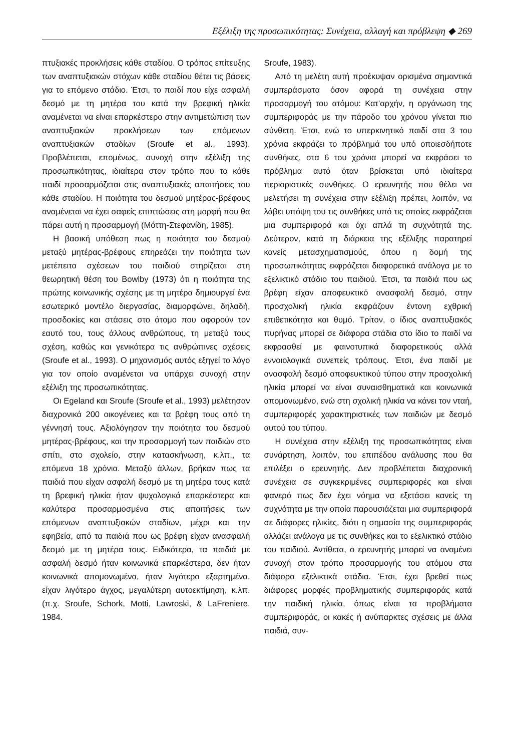Εξέλιξη της προσωπικότητας: Συνέχεια, αλλαγή και πρόβλεψη ◆ 269
πτυξιακές προκλήσεις κάθε σταδίου. Ο τρόπος επίτευξης των αναπτυξιακών στόχων κάθε σταδίου θέτει τις βάσεις για το επόμενο στάδιο. Έτσι, το παιδί που είχε ασφαλή δεσμό με τη μητέρα του κατά την βρεφική ηλικία αναμένεται να είναι επαρκέστερο στην αντιμετώπιση των αναπτυξιακών προκλήσεων των επόμενων αναπτυξιακών σταδίων (Sroufe et al., 1993). Προβλέπεται, επομένως, συνοχή στην εξέλιξη της προσωπικότητας, ιδιαίτερα στον τρόπο που το κάθε παιδί προσαρμόζεται στις αναπτυξιακές απαιτήσεις του κάθε σταδίου. Η ποιότητα του δεσμού μητέρας-βρέφους αναμένεται να έχει σαφείς επιπτώσεις στη μορφή που θα πάρει αυτή η προσαρμογή (Μόττη-Στεφανίδη, 1985).
Η βασική υπόθεση πως η ποιότητα του δεσμού μεταξύ μητέρας-βρέφους επηρεάζει την ποιότητα των μετέπειτα σχέσεων του παιδιού στηρίζεται στη θεωρητική θέση του Bowlby (1973) ότι η ποιότητα της πρώτης κοινωνικής σχέσης με τη μητέρα δημιουργεί ένα εσωτερικό μοντέλο διεργασίας, διαμορφώνει, δηλαδή, προσδοκίες και στάσεις στο άτομο που αφορούν τον εαυτό του, τους άλλους ανθρώπους, τη μεταξύ τους σχέση, καθώς και γενικότερα τις ανθρώπινες σχέσεις (Sroufe et al., 1993). Ο μηχανισμός αυτός εξηγεί το λόγο για τον οποίο αναμένεται να υπάρχει συνοχή στην εξέλιξη της προσωπικότητας.
Οι Egeland και Sroufe (Sroufe et al., 1993) μελέτησαν διαχρονικά 200 οικογένειες και τα βρέφη τους από τη γέννησή τους. Αξιολόγησαν την ποιότητα του δεσμού μητέρας-βρέφους, και την προσαρμογή των παιδιών στο σπίτι, στο σχολείο, στην κατασκήνωση, κ.λπ., τα επόμενα 18 χρόνια. Μεταξύ άλλων, βρήκαν πως τα παιδιά που είχαν ασφαλή δεσμό με τη μητέρα τους κατά τη βρεφική ηλικία ήταν ψυχολογικά επαρκέστερα και καλύτερα προσαρμοσμένα στις απαιτήσεις των επόμενων αναπτυξιακών σταδίων, μέχρι και την εφηβεία, από τα παιδιά που ως βρέφη είχαν ανασφαλή δεσμό με τη μητέρα τους. Ειδικότερα, τα παιδιά με ασφαλή δεσμό ήταν κοινωνικά επαρκέστερα, δεν ήταν κοινωνικά απομονωμένα, ήταν λιγότερο εξαρτημένα, είχαν λιγότερο άγχος, μεγαλύτερη αυτοεκτίμηση, κ.λπ. (π.χ. Sroufe, Schork, Motti, Lawroski, & LaFreniere, 1984.
Sroufe, 1983).
Από τη μελέτη αυτή προέκυψαν ορισμένα σημαντικά συμπεράσματα όσον αφορά τη συνέχεια στην προσαρμογή του ατόμου: Κατ'αρχήν, η οργάνωση της συμπεριφοράς με την πάροδο του χρόνου γίνεται πιο σύνθετη. Έτσι, ενώ το υπερκινητικό παιδί στα 3 του χρόνια εκφράζει το πρόβλημά του υπό οποιεσδήποτε συνθήκες, στα 6 του χρόνια μπορεί να εκφράσει το πρόβλημα αυτό όταν βρίσκεται υπό ιδιαίτερα περιοριστικές συνθήκες. Ο ερευνητής που θέλει να μελετήσει τη συνέχεια στην εξέλιξη πρέπει, λοιπόν, να λάβει υπόψη του τις συνθήκες υπό τις οποίες εκφράζεται μια συμπεριφορά και όχι απλά τη συχνότητά της. Δεύτερον, κατά τη διάρκεια της εξέλιξης παρατηρεί κανείς μετασχηματισμούς, όπου η δομή της προσωπικότητας εκφράζεται διαφορετικά ανάλογα με το εξελικτικό στάδιο του παιδιού. Έτσι, τα παιδιά που ως βρέφη είχαν αποφευκτικό ανασφαλή δεσμό, στην προσχολική ηλικία εκφράζουν έντονη εχθρική επιθετικότητα και θυμό. Τρίτον, ο ίδιος αναπτυξιακός πυρήνας μπορεί σε διάφορα στάδια στο ίδιο το παιδί να εκφρασθεί με φαινοτυπικά διαφορετικούς αλλά εννοιολογικά συνεπείς τρόπους. Έτσι, ένα παιδί με ανασφαλή δεσμό αποφευκτικού τύπου στην προσχολική ηλικία μπορεί να είναι συναισθηματικά και κοινωνικά απομονωμένο, ενώ στη σχολική ηλικία να κάνει τον νταή, συμπεριφορές χαρακτηριστικές των παιδιών με δεσμό αυτού του τύπου.
Η συνέχεια στην εξέλιξη της προσωπικότητας είναι συνάρτηση, λοιπόν, του επιπέδου ανάλυσης που θα επιλέξει ο ερευνητής. Δεν προβλέπεται διαχρονική συνέχεια σε συγκεκριμένες συμπεριφορές και είναι φανερό πως δεν έχει νόημα να εξετάσει κανείς τη συχνότητα με την οποία παρουσιάζεται μια συμπεριφορά σε διάφορες ηλικίες, διότι η σημασία της συμπεριφοράς αλλάζει ανάλογα με τις συνθήκες και το εξελικτικό στάδιο του παιδιού. Αντίθετα, ο ερευνητής μπορεί να αναμένει συνοχή στον τρόπο προσαρμογής του ατόμου στα διάφορα εξελικτικά στάδια. Έτσι, έχει βρεθεί πως διάφορες μορφές προβληματικής συμπεριφοράς κατά την παιδική ηλικία, όπως είναι τα προβλήματα συμπεριφοράς, οι κακές ή ανύπαρκτες σχέσεις με άλλα παιδιά, συν-